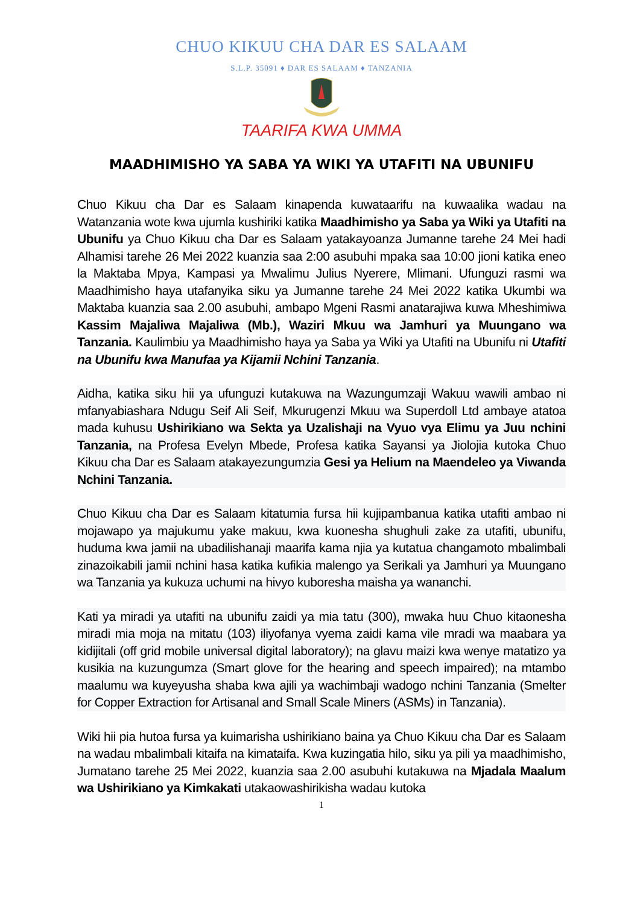CHUO KIKUU CHA DAR ES SALAAM
S.L.P. 35091 ♦ DAR ES SALAAM ♦ TANZANIA
TAARIFA KWA UMMA
MAADHIMISHO YA SABA YA WIKI YA UTAFITI NA UBUNIFU
Chuo Kikuu cha Dar es Salaam kinapenda kuwataarifu na kuwaalika wadau na Watanzania wote kwa ujumla kushiriki katika Maadhimisho ya Saba ya Wiki ya Utafiti na Ubunifu ya Chuo Kikuu cha Dar es Salaam yatakayoanza Jumanne tarehe 24 Mei hadi Alhamisi tarehe 26 Mei 2022 kuanzia saa 2:00 asubuhi mpaka saa 10:00 jioni katika eneo la Maktaba Mpya, Kampasi ya Mwalimu Julius Nyerere, Mlimani. Ufunguzi rasmi wa Maadhimisho haya utafanyika siku ya Jumanne tarehe 24 Mei 2022 katika Ukumbi wa Maktaba kuanzia saa 2.00 asubuhi, ambapo Mgeni Rasmi anatarajiwa kuwa Mheshimiwa Kassim Majaliwa Majaliwa (Mb.), Waziri Mkuu wa Jamhuri ya Muungano wa Tanzania. Kaulimbiu ya Maadhimisho haya ya Saba ya Wiki ya Utafiti na Ubunifu ni Utafiti na Ubunifu kwa Manufaa ya Kijamii Nchini Tanzania.
Aidha, katika siku hii ya ufunguzi kutakuwa na Wazungumzaji Wakuu wawili ambao ni mfanyabiashara Ndugu Seif Ali Seif, Mkurugenzi Mkuu wa Superdoll Ltd ambaye atatoa mada kuhusu Ushirikiano wa Sekta ya Uzalishaji na Vyuo vya Elimu ya Juu nchini Tanzania, na Profesa Evelyn Mbede, Profesa katika Sayansi ya Jiolojia kutoka Chuo Kikuu cha Dar es Salaam atakayezungumzia Gesi ya Helium na Maendeleo ya Viwanda Nchini Tanzania.
Chuo Kikuu cha Dar es Salaam kitatumia fursa hii kujipambanua katika utafiti ambao ni mojawapo ya majukumu yake makuu, kwa kuonesha shughuli zake za utafiti, ubunifu, huduma kwa jamii na ubadilishanaji maarifa kama njia ya kutatua changamoto mbalimbali zinazoikabili jamii nchini hasa katika kufikia malengo ya Serikali ya Jamhuri ya Muungano wa Tanzania ya kukuza uchumi na hivyo kuboresha maisha ya wananchi.
Kati ya miradi ya utafiti na ubunifu zaidi ya mia tatu (300), mwaka huu Chuo kitaonesha miradi mia moja na mitatu (103) iliyofanya vyema zaidi kama vile mradi wa maabara ya kidijitali (off grid mobile universal digital laboratory); na glavu maizi kwa wenye matatizo ya kusikia na kuzungumza (Smart glove for the hearing and speech impaired); na mtambo maalumu wa kuyeyusha shaba kwa ajili ya wachimbaji wadogo nchini Tanzania (Smelter for Copper Extraction for Artisanal and Small Scale Miners (ASMs) in Tanzania).
Wiki hii pia hutoa fursa ya kuimarisha ushirikiano baina ya Chuo Kikuu cha Dar es Salaam na wadau mbalimbali kitaifa na kimataifa. Kwa kuzingatia hilo, siku ya pili ya maadhimisho, Jumatano tarehe 25 Mei 2022, kuanzia saa 2.00 asubuhi kutakuwa na Mjadala Maalum wa Ushirikiano ya Kimkakati utakaowashirikisha wadau kutoka
1